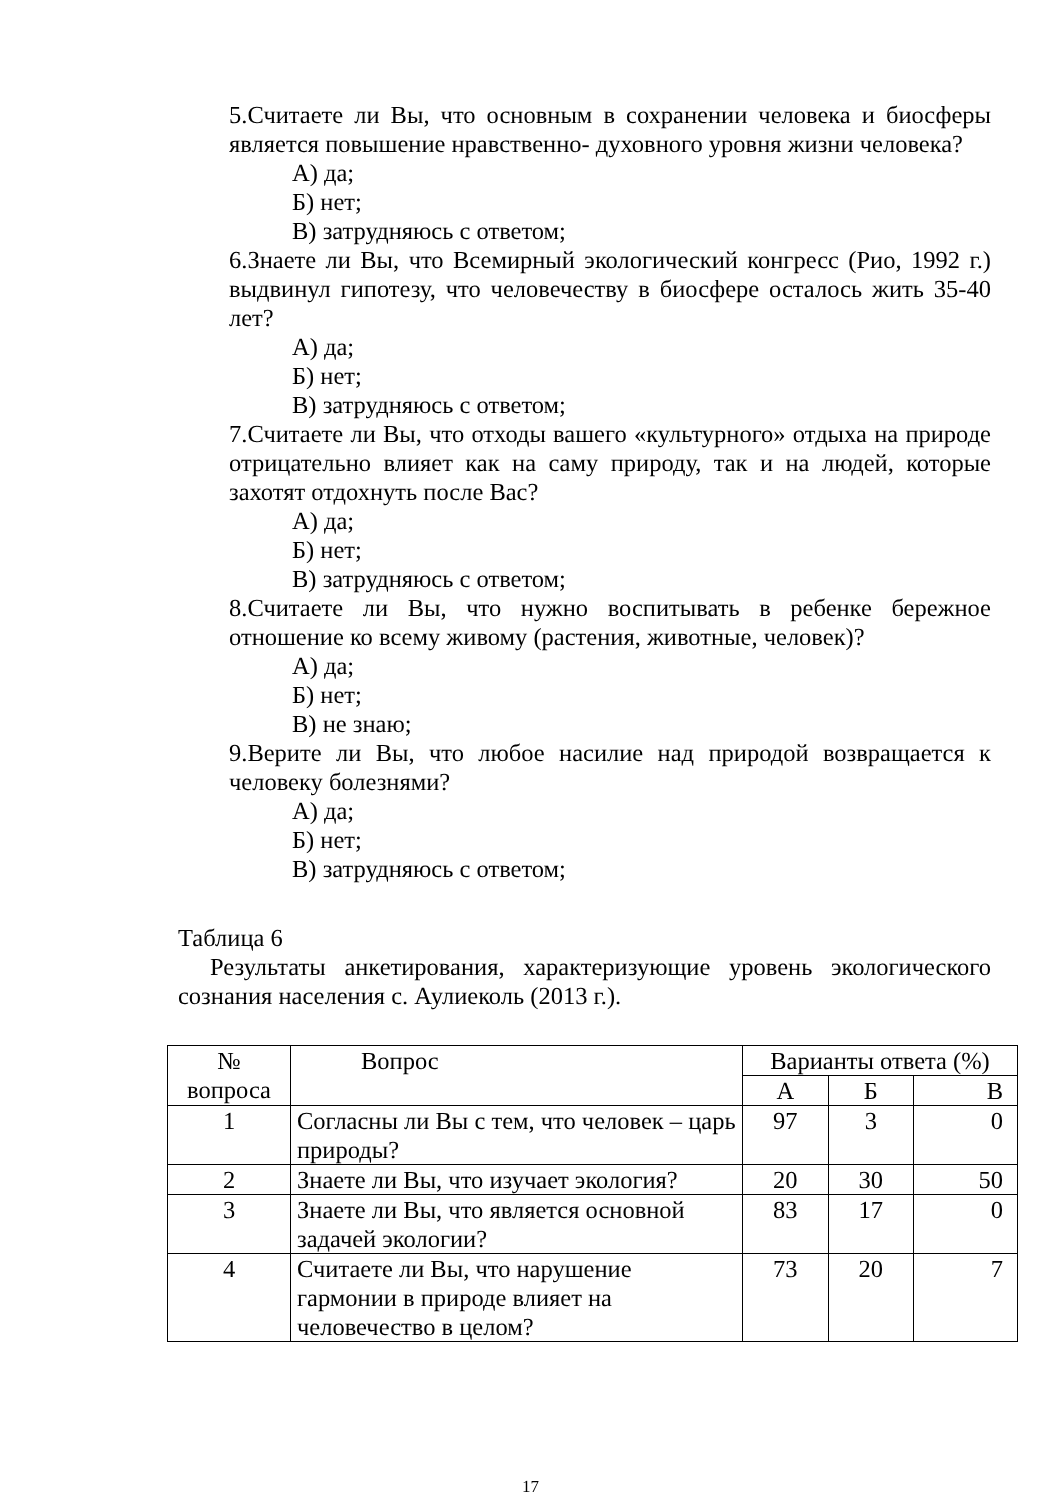5.Считаете ли Вы, что основным в сохранении человека и биосферы является повышение нравственно- духовного уровня жизни человека?
А) да;
Б) нет;
В) затрудняюсь с ответом;
6.Знаете ли Вы, что Всемирный экологический конгресс (Рио, 1992 г.) выдвинул гипотезу, что человечеству в биосфере осталось жить 35-40 лет?
А) да;
Б) нет;
В) затрудняюсь с ответом;
7.Считаете ли Вы, что отходы вашего «культурного» отдыха на природе отрицательно влияет как на саму природу, так и на людей, которые захотят отдохнуть после Вас?
А) да;
Б) нет;
В) затрудняюсь с ответом;
8.Считаете ли Вы, что нужно воспитывать в ребенке бережное отношение ко всему живому (растения, животные, человек)?
А) да;
Б) нет;
В) не знаю;
9.Верите ли Вы, что любое насилие над природой возвращается к человеку болезнями?
А) да;
Б) нет;
В) затрудняюсь с ответом;
Таблица 6
Результаты анкетирования, характеризующие уровень экологического сознания населения с. Аулиеколь (2013 г.).
| № вопроса | Вопрос | Варианты ответа (%) | | |
| --- | --- | --- | --- | --- |
| | | А | Б | В |
| 1 | Согласны ли Вы с тем, что человек – царь природы? | 97 | 3 | 0 |
| 2 | Знаете ли Вы, что изучает экология? | 20 | 30 | 50 |
| 3 | Знаете ли Вы, что является основной задачей экологии? | 83 | 17 | 0 |
| 4 | Считаете ли Вы, что нарушение гармонии в природе влияет на человечество в целом? | 73 | 20 | 7 |
17